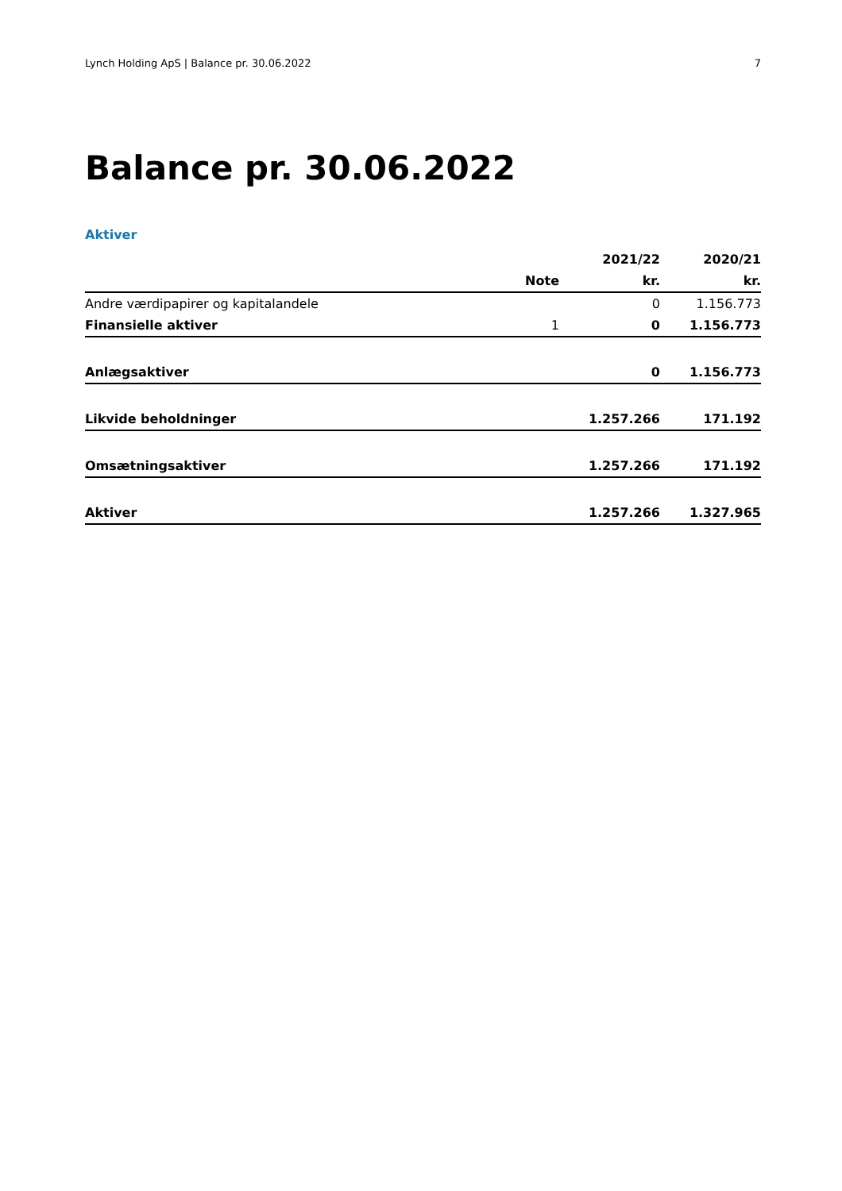Lynch Holding ApS | Balance pr. 30.06.2022 7
Balance pr. 30.06.2022
Aktiver
| | | 2021/22 | 2020/21 |
| --- | --- | --- | --- |
| | Note | kr. | kr. |
| Andre værdipapirer og kapitalandele | | 0 | 1.156.773 |
| Finansielle aktiver | 1 | 0 | 1.156.773 |
| Anlægsaktiver | | 0 | 1.156.773 |
| Likvide beholdninger | | 1.257.266 | 171.192 |
| Omsætningsaktiver | | 1.257.266 | 171.192 |
| Aktiver | | 1.257.266 | 1.327.965 |